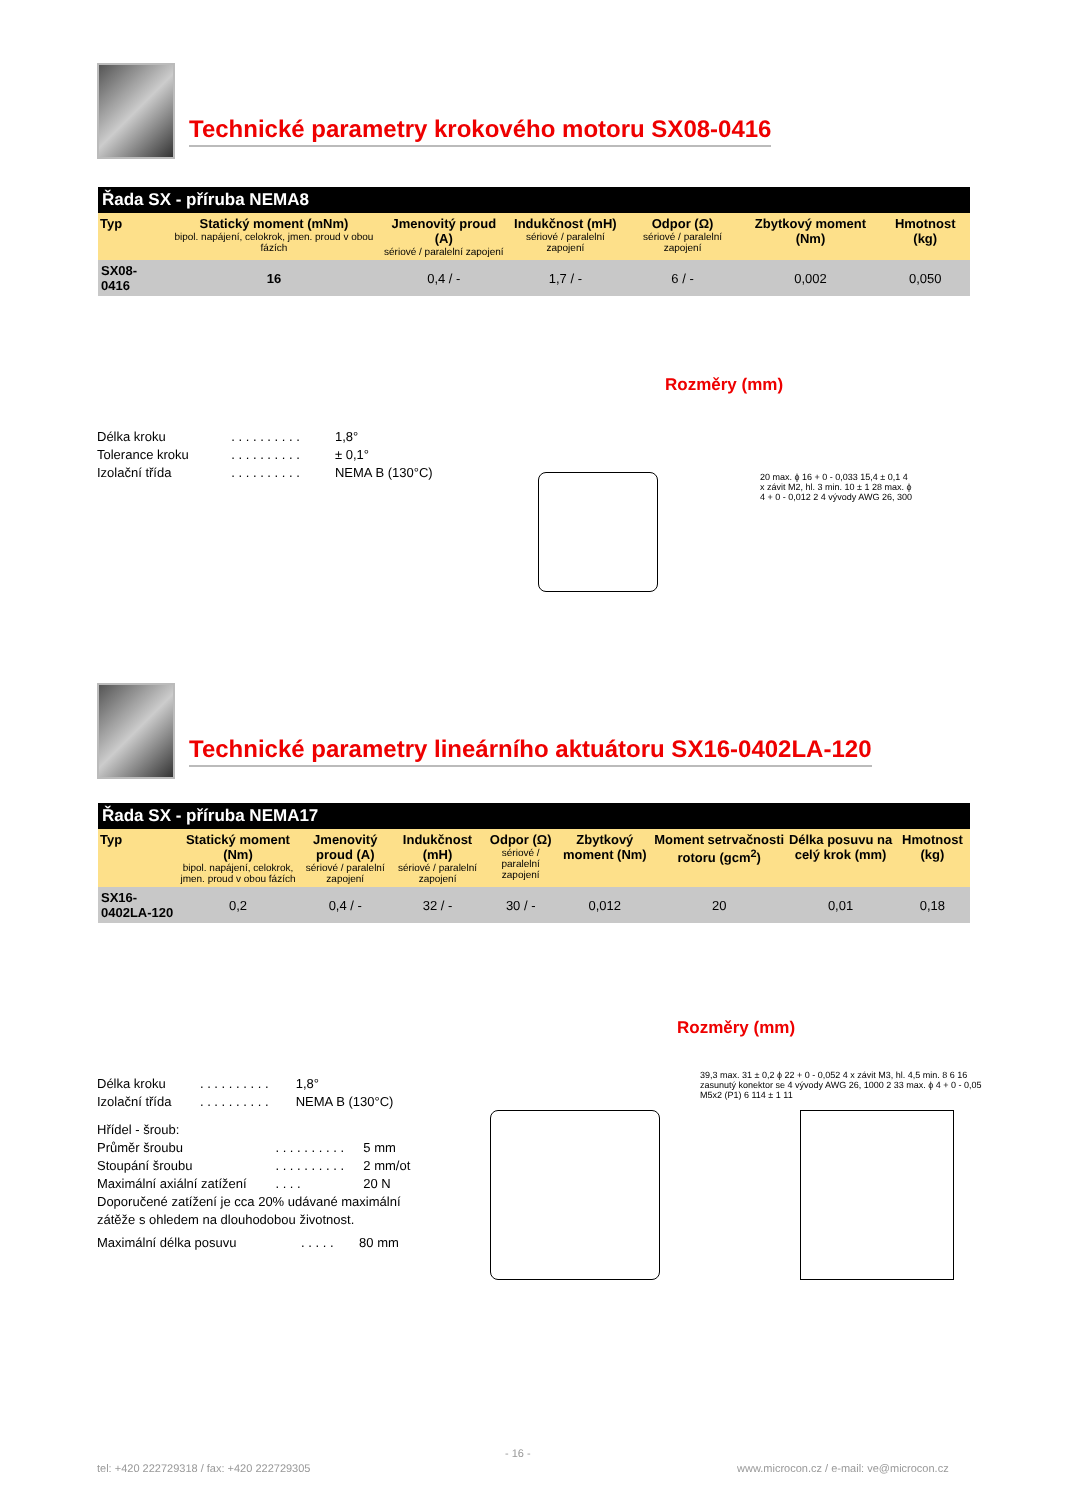Technické parametry krokového motoru SX08-0416
| Řada SX - příruba NEMA8 | | | | | | |
| --- | --- | --- | --- | --- | --- | --- |
| Typ | Statický moment (mNm) bipol. napájení, celokrok, jmen. proud v obou fázích | Jmenovitý proud (A) sériové / paralelní zapojení | Indukčnost (mH) sériové / paralelní zapojení | Odpor (Ω) sériové / paralelní zapojení | Zbytkový moment (Nm) | Hmotnost (kg) |
| SX08-0416 | 16 | 0,4 / - | 1,7 / - | 6 / - | 0,002 | 0,050 |
Rozměry (mm)
| Délka kroku | . . . . . . . . . . | 1,8° |
| Tolerance kroku | . . . . . . . . . . | ± 0,1° |
| Izolační třída | . . . . . . . . . . | NEMA B (130°C) |
20 max. ϕ 16 + 0 - 0,033 15,4 ± 0,1 4 x závit M2, hl. 3 min. 10 ± 1 28 max. ϕ 4 + 0 - 0,012 2 4 vývody AWG 26, 300
Technické parametry lineárního aktuátoru SX16-0402LA-120
| Řada SX - příruba NEMA17 | | | | | | | | |
| --- | --- | --- | --- | --- | --- | --- | --- | --- |
| Typ | Statický moment (Nm) bipol. napájení, celokrok, jmen. proud v obou fázích | Jmenovitý proud (A) sériové / paralelní zapojení | Indukčnost (mH) sériové / paralelní zapojení | Odpor (Ω) sériové / paralelní zapojení | Zbytkový moment (Nm) | Moment setrvačnosti rotoru (gcm<sup>2</sup>) | Délka posuvu na celý krok (mm) | Hmotnost (kg) |
| SX16-0402LA-120 | 0,2 | 0,4 / - | 32 / - | 30 / - | 0,012 | 20 | 0,01 | 0,18 |
Rozměry (mm)
| Délka kroku | . . . . . . . . . . | 1,8° |
| Izolační třída | . . . . . . . . . . | NEMA B (130°C) |
Hřídel - šroub:
| Průměr šroubu | . . . . . . . . . . | 5 mm |
| Stoupání šroubu | . . . . . . . . . . | 2 mm/ot |
| Maximální axiální zatížení | . . . . | 20 N |
Doporučené zatížení je cca 20% udávané maximální zátěže s ohledem na dlouhodobou životnost.
| Maximální délka posuvu | . . . . . | 80 mm |
39,3 max. 31 ± 0,2 ϕ 22 + 0 - 0,052 4 x závit M3, hl. 4,5 min. 8 6 16 zasunutý konektor se 4 vývody AWG 26, 1000 2 33 max. ϕ 4 + 0 - 0,05 M5x2 (P1) 6 114 ± 1 11
- 16 -
tel: +420 222729318 / fax: +420 222729305
www.microcon.cz / e-mail: ve@microcon.cz